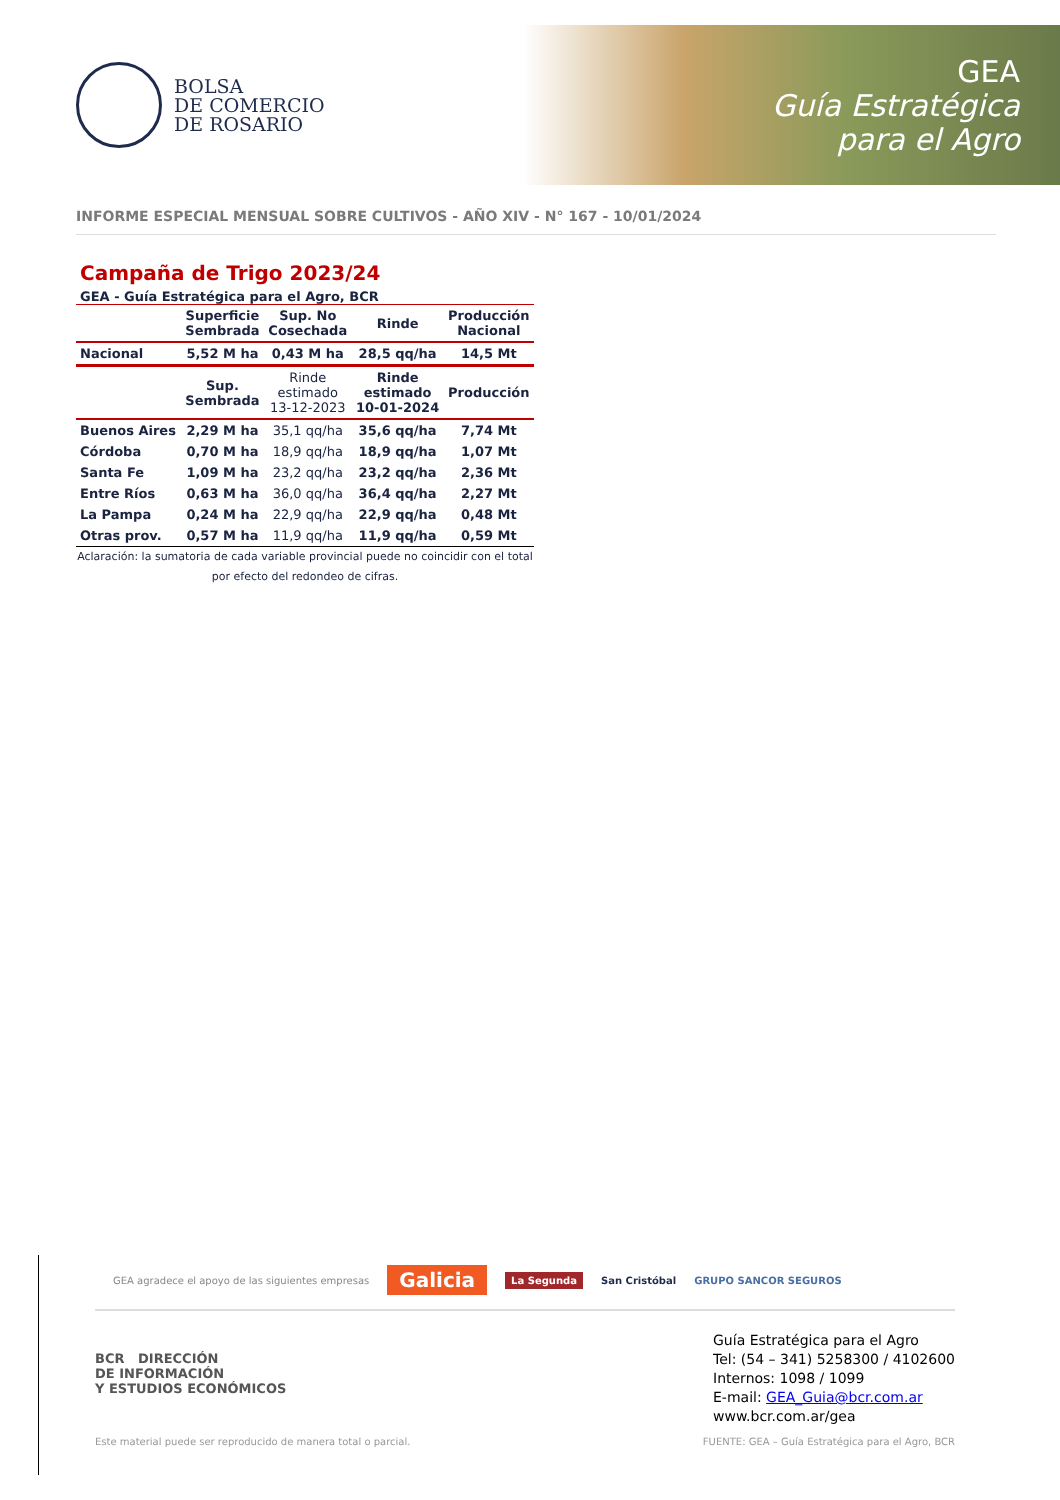BOLSA
DE COMERCIO
DE ROSARIO
GEA
Guía Estratégica
para el Agro
INFORME ESPECIAL MENSUAL SOBRE CULTIVOS - AÑO XIV - N° 167 - 10/01/2024
Campaña de Trigo 2023/24
GEA - Guía Estratégica para el Agro, BCR
| | Superficie Sembrada | Sup. No Cosechada | Rinde | Producción Nacional |
| --- | --- | --- | --- | --- |
| Nacional | 5,52 M ha | 0,43 M ha | 28,5 qq/ha | 14,5 Mt |
| | Sup. Sembrada | Rinde estimado 13-12-2023 | Rinde estimado 10-01-2024 | Producción |
| Buenos Aires | 2,29 M ha | 35,1 qq/ha | 35,6 qq/ha | 7,74 Mt |
| Córdoba | 0,70 M ha | 18,9 qq/ha | 18,9 qq/ha | 1,07 Mt |
| Santa Fe | 1,09 M ha | 23,2 qq/ha | 23,2 qq/ha | 2,36 Mt |
| Entre Ríos | 0,63 M ha | 36,0 qq/ha | 36,4 qq/ha | 2,27 Mt |
| La Pampa | 0,24 M ha | 22,9 qq/ha | 22,9 qq/ha | 0,48 Mt |
| Otras prov. | 0,57 M ha | 11,9 qq/ha | 11,9 qq/ha | 0,59 Mt |
Aclaración: la sumatoria de cada variable provincial puede no coincidir con el total
por efecto del redondeo de cifras.
GEA agradece el apoyo de las siguientes empresas Galicia La Segunda San Cristóbal GRUPO SANCOR SEGUROS
BCR DIRECCIÓN
DE INFORMACIÓN
Y ESTUDIOS ECONÓMICOS
Guía Estratégica para el Agro
Tel: (54 – 341) 5258300 / 4102600
Internos: 1098 / 1099
E-mail: GEA_Guia@bcr.com.ar
www.bcr.com.ar/gea
Este material puede ser reproducido de manera total o parcial. FUENTE: GEA – Guía Estratégica para el Agro, BCR